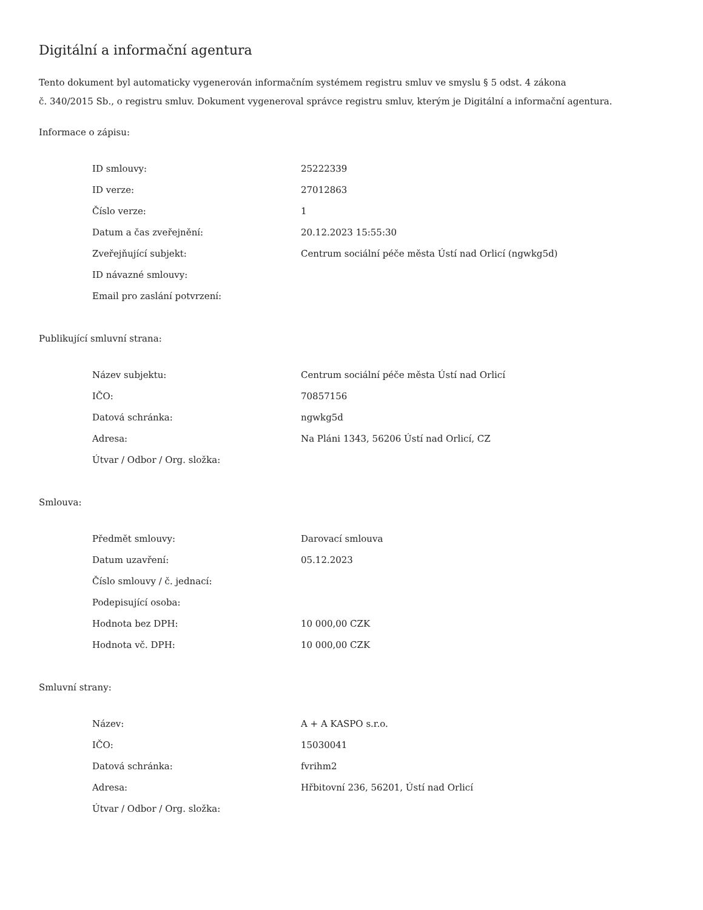Digitální a informační agentura
Tento dokument byl automaticky vygenerován informačním systémem registru smluv ve smyslu § 5 odst. 4 zákona
č. 340/2015 Sb., o registru smluv. Dokument vygeneroval správce registru smluv, kterým je Digitální a informační agentura.
Informace o zápisu:
| ID smlouvy: | 25222339 |
| ID verze: | 27012863 |
| Číslo verze: | 1 |
| Datum a čas zveřejnění: | 20.12.2023 15:55:30 |
| Zveřejňující subjekt: | Centrum sociální péče města Ústí nad Orlicí (ngwkg5d) |
| ID návazné smlouvy: | |
| Email pro zaslání potvrzení: | |
Publikující smluvní strana:
| Název subjektu: | Centrum sociální péče města Ústí nad Orlicí |
| IČO: | 70857156 |
| Datová schránka: | ngwkg5d |
| Adresa: | Na Pláni 1343, 56206 Ústí nad Orlicí, CZ |
| Útvar / Odbor / Org. složka: | |
Smlouva:
| Předmět smlouvy: | Darovací smlouva |
| Datum uzavření: | 05.12.2023 |
| Číslo smlouvy / č. jednací: | |
| Podepisující osoba: | |
| Hodnota bez DPH: | 10 000,00 CZK |
| Hodnota vč. DPH: | 10 000,00 CZK |
Smluvní strany:
| Název: | A + A KASPO s.r.o. |
| IČO: | 15030041 |
| Datová schránka: | fvrihm2 |
| Adresa: | Hřbitovní 236, 56201, Ústí nad Orlicí |
| Útvar / Odbor / Org. složka: | |